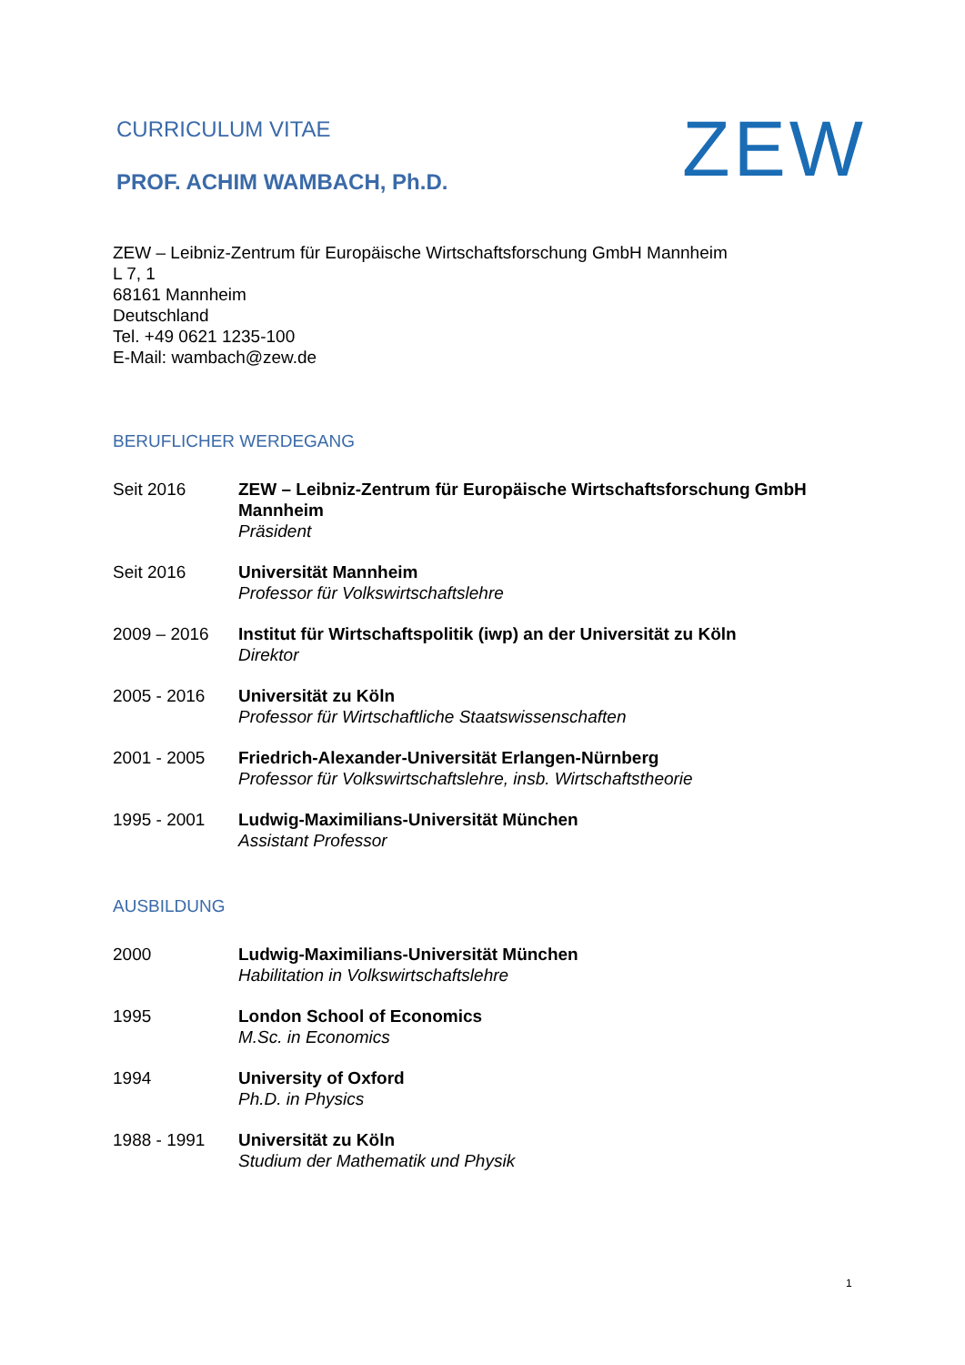CURRICULUM VITAE
PROF. ACHIM WAMBACH, Ph.D.
ZEW
ZEW – Leibniz-Zentrum für Europäische Wirtschaftsforschung GmbH Mannheim
L 7, 1
68161 Mannheim
Deutschland
Tel. +49 0621 1235-100
E-Mail: wambach@zew.de
BERUFLICHER WERDEGANG
Seit 2016 ZEW – Leibniz-Zentrum für Europäische Wirtschaftsforschung GmbH Mannheim
Präsident
Seit 2016 Universität Mannheim
Professor für Volkswirtschaftslehre
2009 – 2016 Institut für Wirtschaftspolitik (iwp) an der Universität zu Köln
Direktor
2005 - 2016 Universität zu Köln
Professor für Wirtschaftliche Staatswissenschaften
2001 - 2005 Friedrich-Alexander-Universität Erlangen-Nürnberg
Professor für Volkswirtschaftslehre, insb. Wirtschaftstheorie
1995 - 2001 Ludwig-Maximilians-Universität München
Assistant Professor
AUSBILDUNG
2000 Ludwig-Maximilians-Universität München
Habilitation in Volkswirtschaftslehre
1995 London School of Economics
M.Sc. in Economics
1994 University of Oxford
Ph.D. in Physics
1988 - 1991 Universität zu Köln
Studium der Mathematik und Physik
1